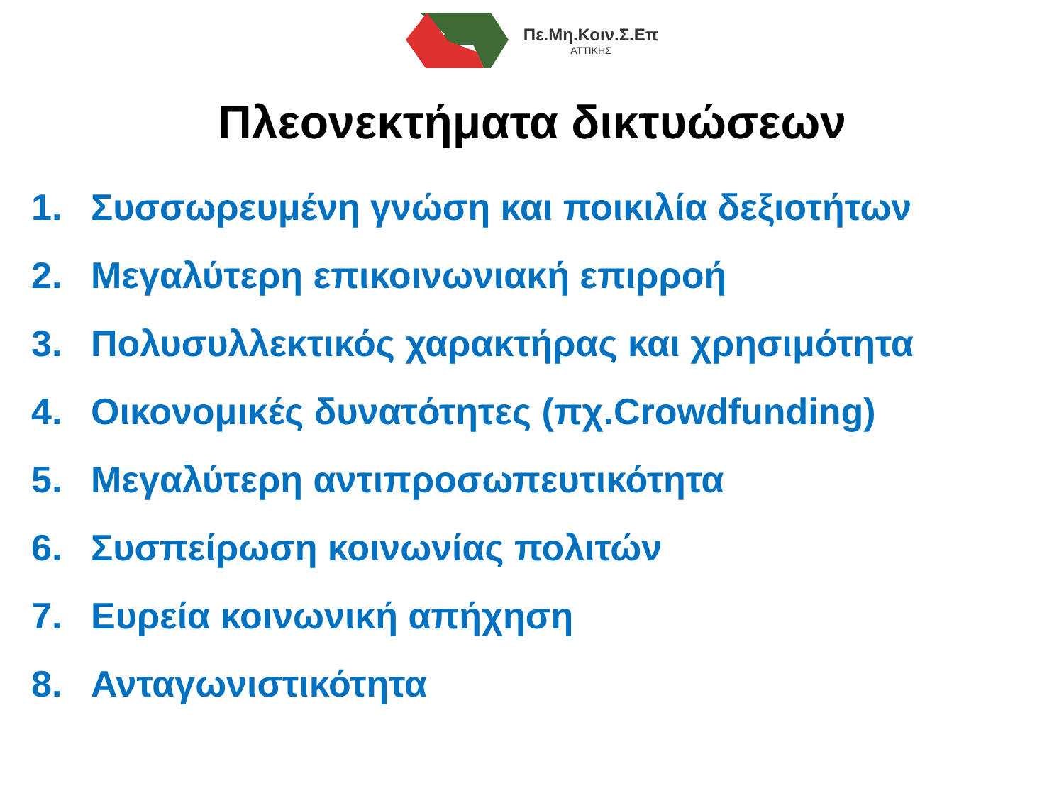Πε.Μη.Κοιν.Σ.Επ
ΑΤΤΙΚΗΣ
Πλεονεκτήματα δικτυώσεων
1. Συσσωρευμένη γνώση και ποικιλία δεξιοτήτων
2. Μεγαλύτερη επικοινωνιακή επιρροή
3. Πολυσυλλεκτικός χαρακτήρας και χρησιμότητα
4. Οικονομικές δυνατότητες (πχ.Crowdfunding)
5. Μεγαλύτερη αντιπροσωπευτικότητα
6. Συσπείρωση κοινωνίας πολιτών
7. Ευρεία κοινωνική απήχηση
8. Ανταγωνιστικότητα